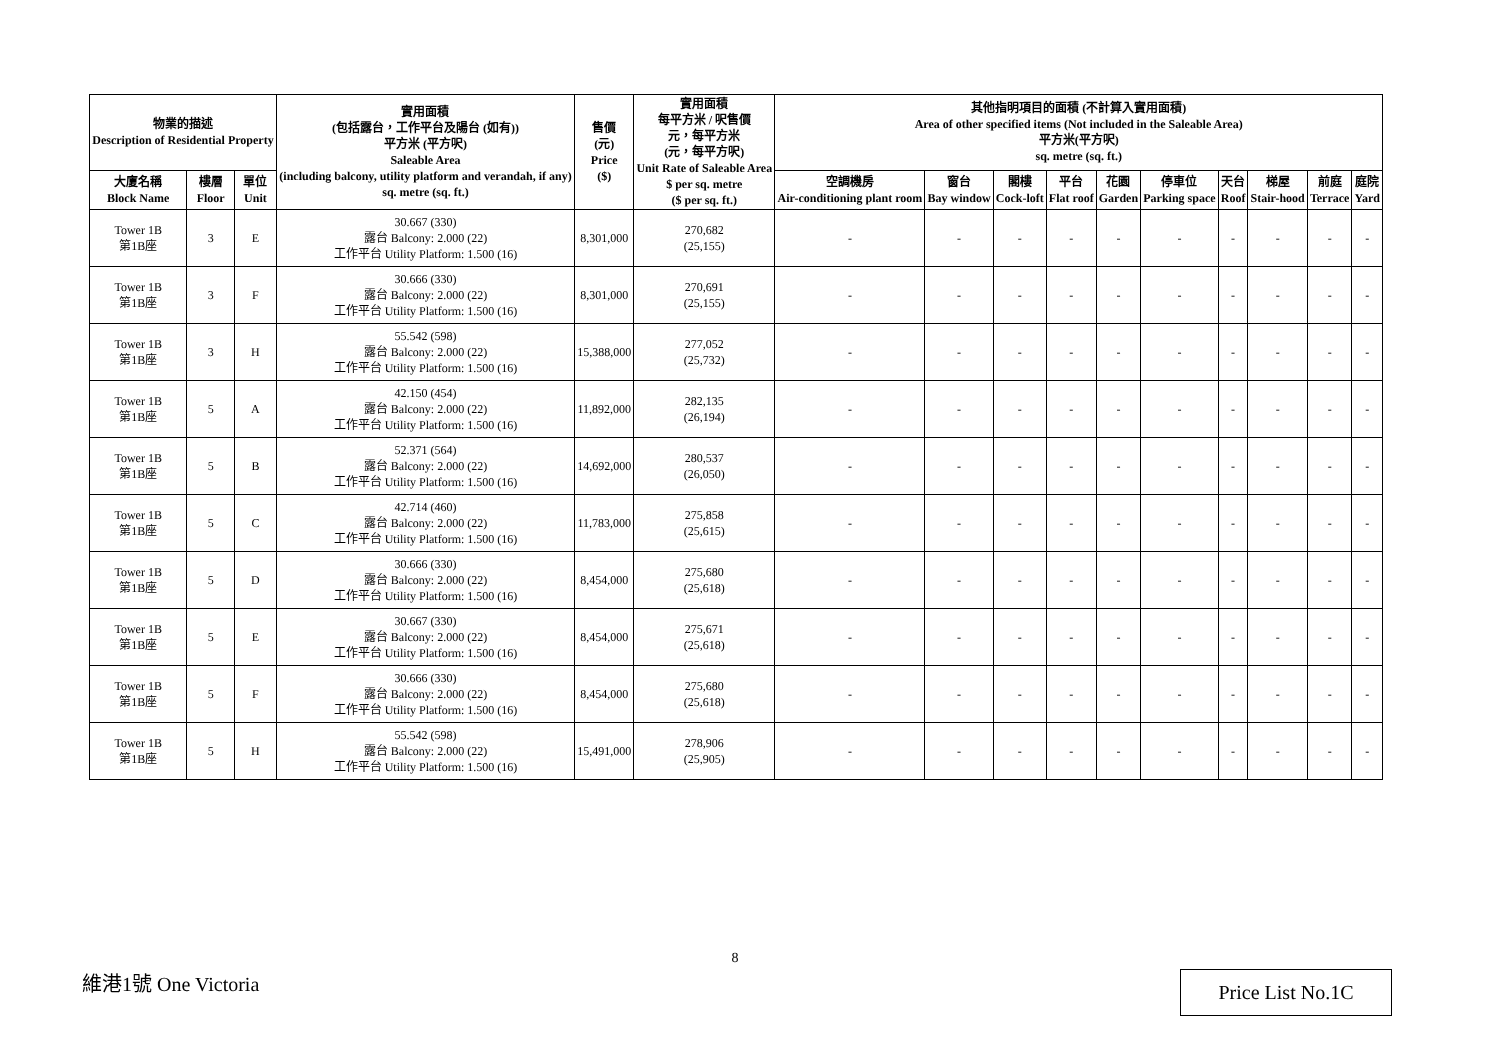| 物業的描述 Description of Residential Property | | | 實用面積 (包括露台，工作平台及陽台 (如有)) 平方米 (平方呎) Saleable Area (including balcony, utility platform and verandah, if any) sq. metre (sq. ft.) | 售價 (元) Price ($) | 實用面積 每平方米 / 呎售價 元，每平方米 (元，每平方呎) Unit Rate of Saleable Area $ per sq. metre ($ per sq. ft.) | 其他指明項目的面積 (不計算入實用面積) Area of other specified items (Not included in the Saleable Area) 平方米(平方呎) sq. metre (sq. ft.) | | | | | | | | | |
| --- | --- | --- | --- | --- | --- | --- | --- | --- | --- | --- | --- | --- | --- | --- | --- |
| 大廈名稱 Block Name | 樓層 Floor | 單位 Unit | | | | 空調機房 Air-conditioning plant room | 窗台 Bay window | 閣樓 Cock-loft | 平台 Flat roof | 花園 Garden | 停車位 Parking space | 天台 Roof | 梯屋 Stair-hood | 前庭 Terrace | 庭院 Yard |
| Tower 1B 第1B座 | 3 | E | 30.667 (330) 露台 Balcony: 2.000 (22) 工作平台 Utility Platform: 1.500 (16) | 8,301,000 | 270,682 (25,155) | - | - | - | - | - | - | - | - | - | - |
| Tower 1B 第1B座 | 3 | F | 30.666 (330) 露台 Balcony: 2.000 (22) 工作平台 Utility Platform: 1.500 (16) | 8,301,000 | 270,691 (25,155) | - | - | - | - | - | - | - | - | - | - |
| Tower 1B 第1B座 | 3 | H | 55.542 (598) 露台 Balcony: 2.000 (22) 工作平台 Utility Platform: 1.500 (16) | 15,388,000 | 277,052 (25,732) | - | - | - | - | - | - | - | - | - | - |
| Tower 1B 第1B座 | 5 | A | 42.150 (454) 露台 Balcony: 2.000 (22) 工作平台 Utility Platform: 1.500 (16) | 11,892,000 | 282,135 (26,194) | - | - | - | - | - | - | - | - | - | - |
| Tower 1B 第1B座 | 5 | B | 52.371 (564) 露台 Balcony: 2.000 (22) 工作平台 Utility Platform: 1.500 (16) | 14,692,000 | 280,537 (26,050) | - | - | - | - | - | - | - | - | - | - |
| Tower 1B 第1B座 | 5 | C | 42.714 (460) 露台 Balcony: 2.000 (22) 工作平台 Utility Platform: 1.500 (16) | 11,783,000 | 275,858 (25,615) | - | - | - | - | - | - | - | - | - | - |
| Tower 1B 第1B座 | 5 | D | 30.666 (330) 露台 Balcony: 2.000 (22) 工作平台 Utility Platform: 1.500 (16) | 8,454,000 | 275,680 (25,618) | - | - | - | - | - | - | - | - | - | - |
| Tower 1B 第1B座 | 5 | E | 30.667 (330) 露台 Balcony: 2.000 (22) 工作平台 Utility Platform: 1.500 (16) | 8,454,000 | 275,671 (25,618) | - | - | - | - | - | - | - | - | - | - |
| Tower 1B 第1B座 | 5 | F | 30.666 (330) 露台 Balcony: 2.000 (22) 工作平台 Utility Platform: 1.500 (16) | 8,454,000 | 275,680 (25,618) | - | - | - | - | - | - | - | - | - | - |
| Tower 1B 第1B座 | 5 | H | 55.542 (598) 露台 Balcony: 2.000 (22) 工作平台 Utility Platform: 1.500 (16) | 15,491,000 | 278,906 (25,905) | - | - | - | - | - | - | - | - | - | - |
8
維港1號 One Victoria Price List No.1C